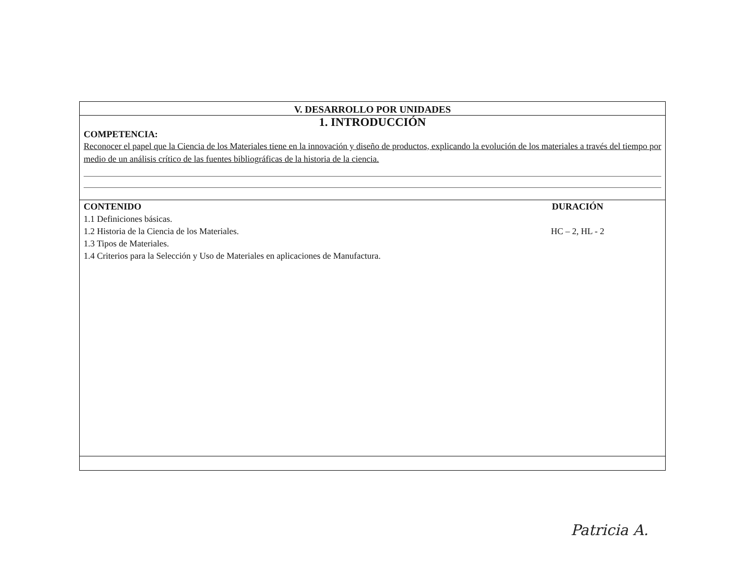V. DESARROLLO POR UNIDADES
1. INTRODUCCIÓN
COMPETENCIA:
Reconocer el papel que la Ciencia de los Materiales tiene en la innovación y diseño de productos, explicando la evolución de los materiales a través del tiempo por medio de un análisis crítico de las fuentes bibliográficas de la historia de la ciencia.
CONTENIDO
1.1 Definiciones básicas.
1.2 Historia de la Ciencia de los Materiales.
1.3 Tipos de Materiales.
1.4 Criterios para la Selección y Uso de Materiales en aplicaciones de Manufactura.
DURACIÓN
HC – 2, HL - 2
Patricia A.